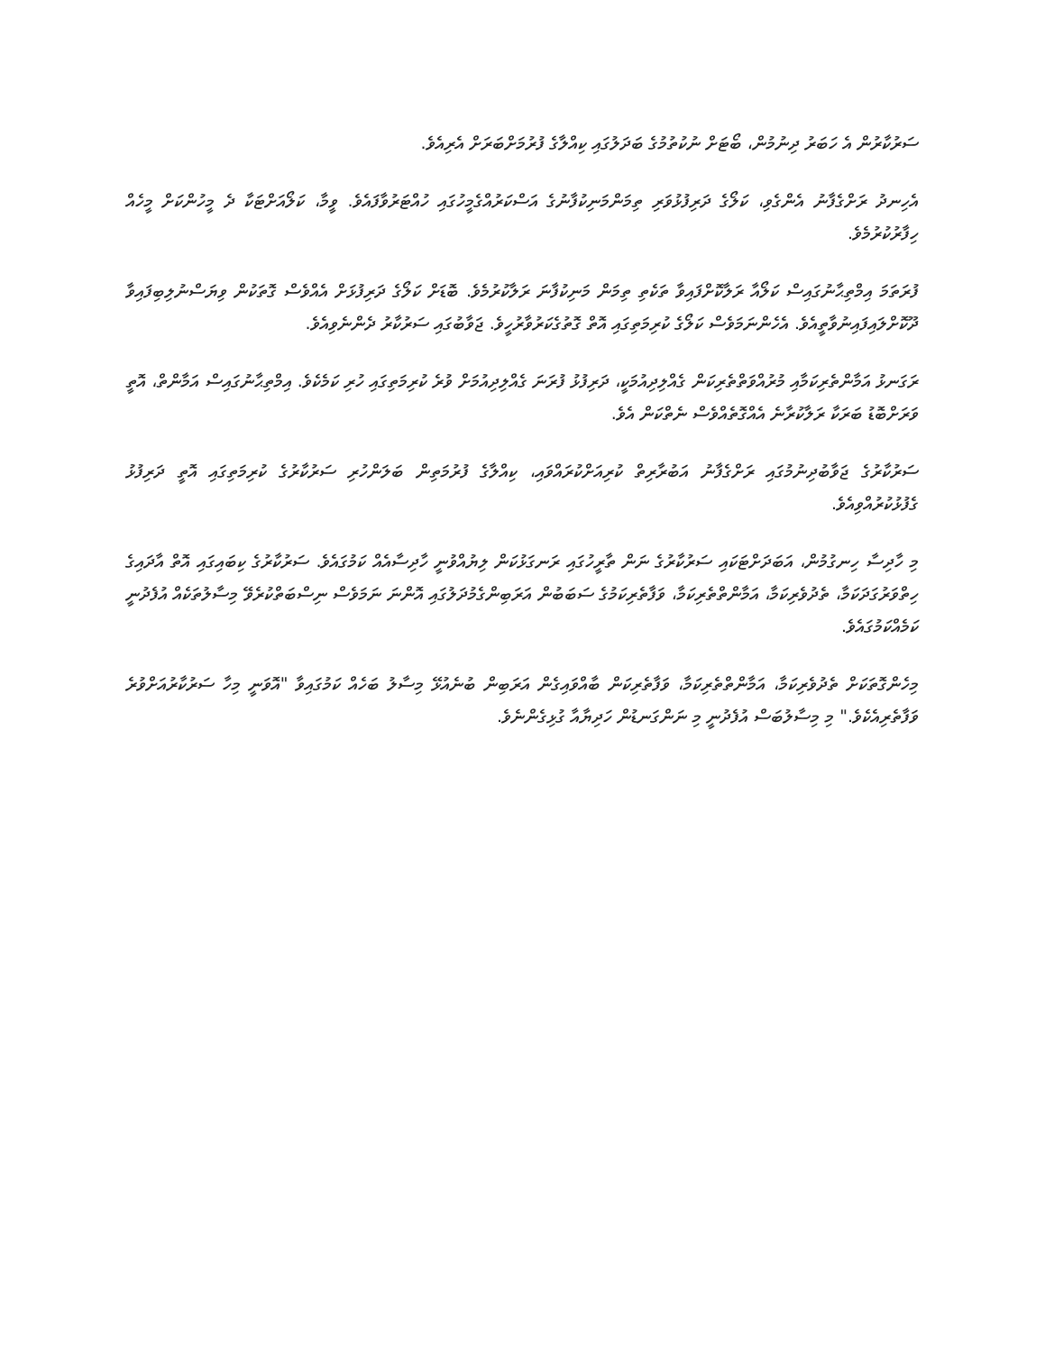ސަރުކާރުން އެ ހަބަރު ދިނުމުން، ބޯޓަށް ނުކުތުމުގެ ބަދަލުގައި ކިއްލާގެ ފުރުމަށްބަރަށް އެރިއެވެ.
އެހިނދު ރަށްގެފާނު އެންގެވި، ކަލޯގެ ދަރިފުޅުވަރި ތިމަންމަނިކުފާނުގެ އަސްކަރުއްގެމީހުގައި ހުއްޓަރުވާފައެވެ. ވީމާ، ކަލޯއަށްޓަކާ ދެ މީހުންކަށް މީހެއް ހިފާރުކުރުމެވެ.
ފުރަތަމަ އިމްތިޙާނުގައިސް ކަލޯއާ ރަލާކޮށްފައިވާ ތަކެތި ތިމަން މަނިކުފާނަ ރަލާކުރުމެވެ. ބޮޑަށް ކަލޯގެ ދަރިފުޅަށް އެއްވެސް ގޮތަކުން ވިޔަސްނުލިބިފައިވާ ދޫކޮށްލައިފައިނުވާތީއެވެ. އެހެންނަމަވެސް ކަލޯގެ ކުރިމަތިގައި އޮތް ގޮތުގެކަރުވާރުހީވެ. ޖަވާބުގައި ސަރުކާރު ދެންނެވިއެވެ.
ރަގަނޅު އަމާންތެރިކަމާއި މުރުއްވަތްތެރިކަން ގެއްލިދިއުމަކީ، ދަރިފުޅު ފުރަނަ ގެއްލިދިއުމަށް ވުރެ ކުރިމަތިގައި ހުރި ކަމެކެވެ. އިމްތިޙާނުގައިސް އަމާންތް، އޮތީ ވަރަށްބޮޑު ބަރަކާ ރަލާކުރާނެ އެއްގޮތެއްވެސް ނެތްކަން އެވެ.
ސަރުކާރުގެ ޖަވާބުދިނުމުގައި ރަށްގެފާނު އަބުރާރިތް ކުރިއަށްކުރައްވައި، ކިއްލާގެ ފުރުމަތިން ބަލަންހުރި ސަރުކާރުގެ ކުރިމަތިގައި އޮތީ ދަރިފުޅު ގެފުޅުކުރުއްވިއެވެ.
މި ހާދިސާ ހިނގުމުން، އަބަދަށްޓަކައި ސަރުކާރުގެ ނަން ތާރީހުގައި ރަނގަޅުކަން ލިޔުއްވުނީ ހާދިސާއެއް ކަމުގައެވެ. ސަރުކާރުގެ ކިބައިގައި އޮތް އާދައިގެ ހިތްވަރުގަދަކަމާ، ތެދުވެރިކަމާ، އަމާންތްތެރިކަމާ، ވަފާތެރިކަމުގެ ސަބަބުން އަރަބިންގެމުދަލުގައި އޮންނަ ނަމަވެސް ނިސްބަތްކުރެވޭ މިސާލުތަކެއް އުފެދުނީ ކަމެއްކަމުގައެވެ.
މިހެންގޮތަކަށް ތެދުވެރިކަމާ، އަމާންތްތެރިކަމާ، ވަފާތެރިކަން ބާއްވައިގެން އަރަބިން ބުނެއުޅޭ މިސާލު ބަހެއް ކަމުގައިވާ "އޮވަނީ މިހާ ސަރުކާރުއަށްވުރެ ވަފާތެރިއެކެވެ." މި މިސާލުބަސް އުފެދުނީ މި ނަންގަނޑުން ހަދިޔާއާ ގުޅިގެންނެވެ.